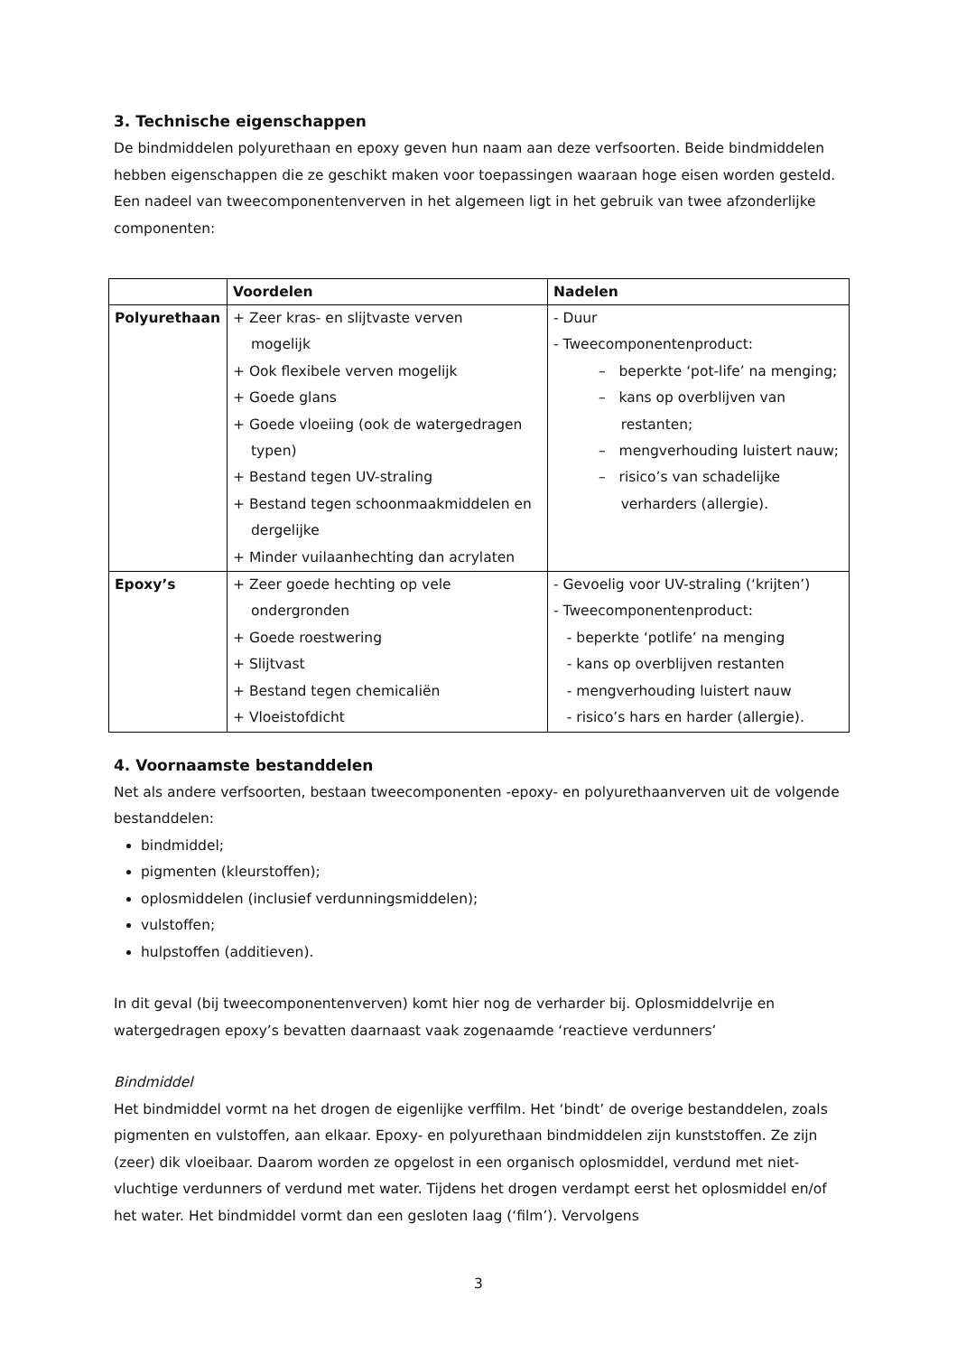3. Technische eigenschappen
De bindmiddelen polyurethaan en epoxy geven hun naam aan deze verfsoorten. Beide bindmiddelen hebben eigenschappen die ze geschikt maken voor toepassingen waaraan hoge eisen worden gesteld. Een nadeel van tweecomponentenverven in het algemeen ligt in het gebruik van twee afzonderlijke componenten:
| | Voordelen | Nadelen |
| --- | --- | --- |
| Polyurethaan | + Zeer kras- en slijtvaste verven mogelijk + Ook flexibele verven mogelijk + Goede glans + Goede vloeiing (ook de watergedragen typen) + Bestand tegen UV-straling + Bestand tegen schoonmaakmiddelen en dergelijke + Minder vuilaanhechting dan acrylaten | - Duur - Tweecomponentenproduct: – beperkte ‘pot-life’ na menging; – kans op overblijven van restanten; – mengverhouding luistert nauw; – risico’s van schadelijke verharders (allergie). |
| Epoxy’s | + Zeer goede hechting op vele ondergronden + Goede roestwering + Slijtvast + Bestand tegen chemicaliën + Vloeistofdicht | - Gevoelig voor UV-straling (‘krijten’) - Tweecomponentenproduct: - beperkte ‘potlife’ na menging - kans op overblijven restanten - mengverhouding luistert nauw - risico’s hars en harder (allergie). |
4. Voornaamste bestanddelen
Net als andere verfsoorten, bestaan tweecomponenten -epoxy- en polyurethaanverven uit de volgende bestanddelen:
bindmiddel;
pigmenten (kleurstoffen);
oplosmiddelen (inclusief verdunningsmiddelen);
vulstoffen;
hulpstoffen (additieven).
In dit geval (bij tweecomponentenverven) komt hier nog de verharder bij. Oplosmiddelvrije en watergedragen epoxy’s bevatten daarnaast vaak zogenaamde ‘reactieve verdunners’
Bindmiddel
Het bindmiddel vormt na het drogen de eigenlijke verffilm. Het ‘bindt’ de overige bestanddelen, zoals pigmenten en vulstoffen, aan elkaar. Epoxy- en polyurethaan bindmiddelen zijn kunststoffen. Ze zijn (zeer) dik vloeibaar. Daarom worden ze opgelost in een organisch oplosmiddel, verdund met niet-vluchtige verdunners of verdund met water. Tijdens het drogen verdampt eerst het oplosmiddel en/of het water. Het bindmiddel vormt dan een gesloten laag (‘film’). Vervolgens
3